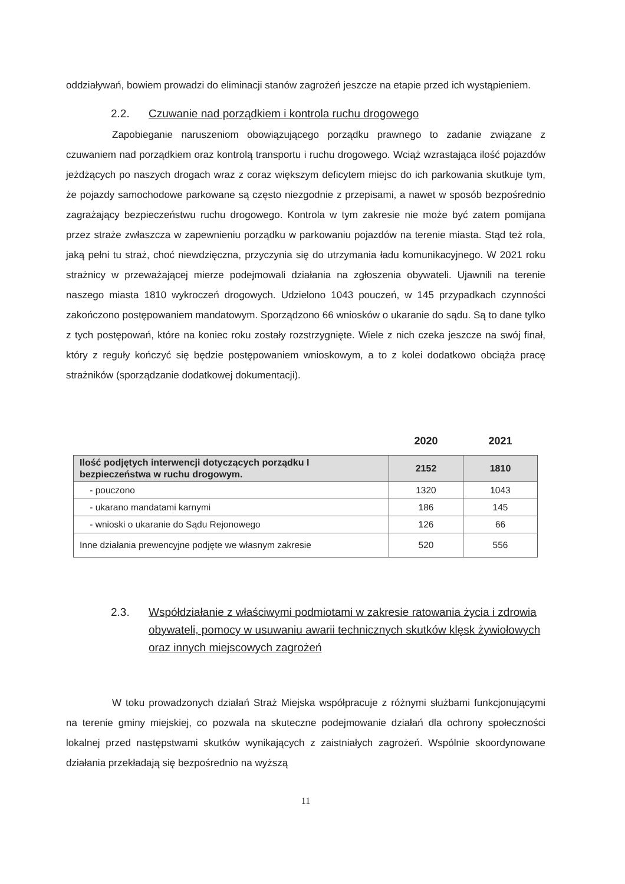oddziaływań, bowiem prowadzi do eliminacji stanów zagrożeń jeszcze na etapie przed ich wystąpieniem.
2.2. Czuwanie nad porządkiem i kontrola ruchu drogowego
Zapobieganie naruszeniom obowiązującego porządku prawnego to zadanie związane z czuwaniem nad porządkiem oraz kontrolą transportu i ruchu drogowego. Wciąż wzrastająca ilość pojazdów jeżdżących po naszych drogach wraz z coraz większym deficytem miejsc do ich parkowania skutkuje tym, że pojazdy samochodowe parkowane są często niezgodnie z przepisami, a nawet w sposób bezpośrednio zagrażający bezpieczeństwu ruchu drogowego. Kontrola w tym zakresie nie może być zatem pomijana przez straże zwłaszcza w zapewnieniu porządku w parkowaniu pojazdów na terenie miasta. Stąd też rola, jaką pełni tu straż, choć niewdzięczna, przyczynia się do utrzymania ładu komunikacyjnego. W 2021 roku strażnicy w przeważającej mierze podejmowali działania na zgłoszenia obywateli. Ujawnili na terenie naszego miasta 1810 wykroczeń drogowych. Udzielono 1043 pouczeń, w 145 przypadkach czynności zakończono postępowaniem mandatowym. Sporządzono 66 wniosków o ukaranie do sądu. Są to dane tylko z tych postępowań, które na koniec roku zostały rozstrzygnięte. Wiele z nich czeka jeszcze na swój finał, który z reguły kończyć się będzie postępowaniem wnioskowym, a to z kolei dodatkowo obciąża pracę strażników (sporządzanie dodatkowej dokumentacji).
| | 2020 | 2021 |
| --- | --- | --- |
| Ilość podjętych interwencji dotyczących porządku I bezpieczeństwa w ruchu drogowym. | 2152 | 1810 |
| - pouczono | 1320 | 1043 |
| - ukarano mandatami karnymi | 186 | 145 |
| - wnioski o ukaranie do Sądu Rejonowego | 126 | 66 |
| Inne działania prewencyjne podjęte we własnym zakresie | 520 | 556 |
2.3. Współdziałanie z właściwymi podmiotami w zakresie ratowania życia i zdrowia obywateli, pomocy w usuwaniu awarii technicznych skutków klęsk żywiołowych oraz innych miejscowych zagrożeń
W toku prowadzonych działań Straż Miejska współpracuje z różnymi służbami funkcjonującymi na terenie gminy miejskiej, co pozwala na skuteczne podejmowanie działań dla ochrony społeczności lokalnej przed następstwami skutków wynikających z zaistniałych zagrożeń. Wspólnie skoordynowane działania przekładają się bezpośrednio na wyższą
11